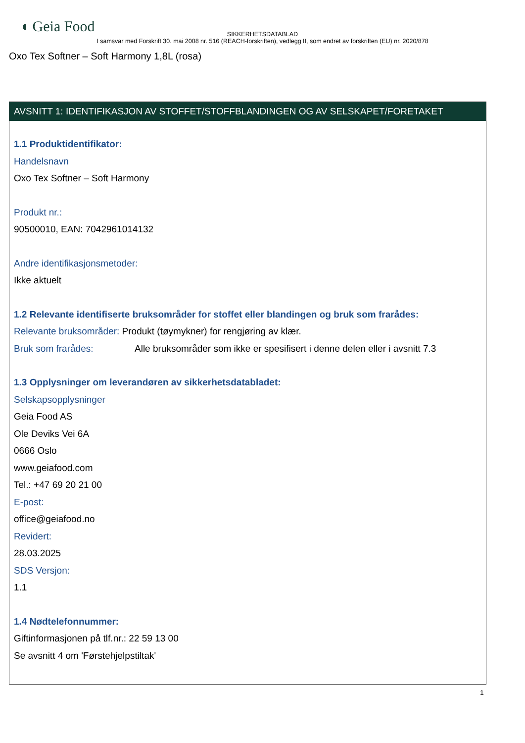◖ Geia Food
SIKKERHETSDATABLAD
I samsvar med Forskrift 30. mai 2008 nr. 516 (REACH-forskriften), vedlegg II, som endret av forskriften (EU) nr. 2020/878
Oxo Tex Softner – Soft Harmony 1,8L (rosa)
AVSNITT 1: IDENTIFIKASJON AV STOFFET/STOFFBLANDINGEN OG AV SELSKAPET/FORETAKET
1.1 Produktidentifikator:
Handelsnavn
Oxo Tex Softner – Soft Harmony
Produkt nr.:
90500010, EAN: 7042961014132
Andre identifikasjonsmetoder:
Ikke aktuelt
1.2 Relevante identifiserte bruksområder for stoffet eller blandingen og bruk som frarådes:
Relevante bruksområder: Produkt (tøymykner) for rengjøring av klær.
Bruk som frarådes: Alle bruksområder som ikke er spesifisert i denne delen eller i avsnitt 7.3
1.3 Opplysninger om leverandøren av sikkerhetsdatabladet:
Selskapsopplysninger
Geia Food AS
Ole Deviks Vei 6A
0666 Oslo
www.geiafood.com
Tel.: +47 69 20 21 00
E-post:
office@geiafood.no
Revidert:
28.03.2025
SDS Versjon:
1.1
1.4 Nødtelefonnummer:
Giftinformasjonen på tlf.nr.: 22 59 13 00
Se avsnitt 4 om 'Førstehjelpstiltak'
1